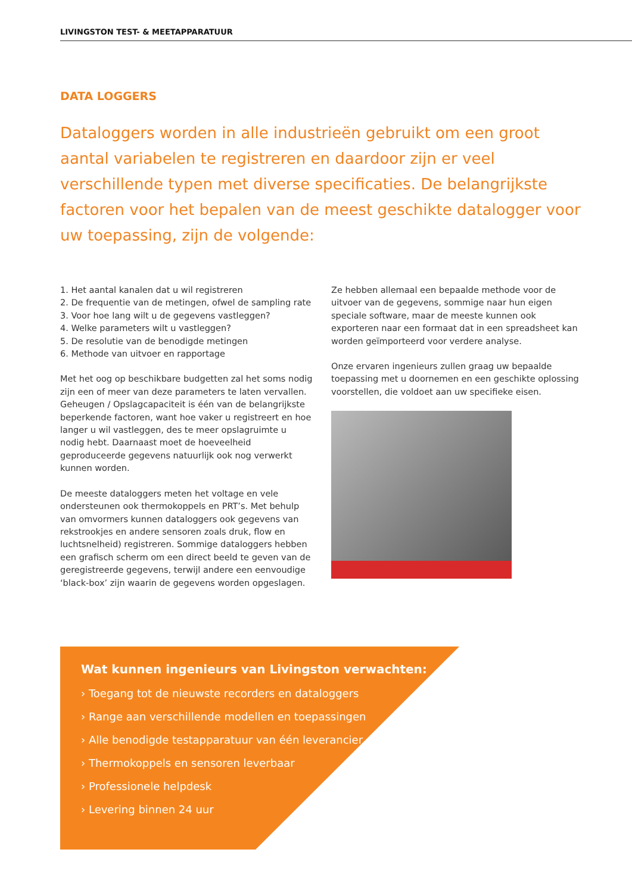LIVINGSTON TEST- & MEETAPPARATUUR
DATA LOGGERS
Dataloggers worden in alle industrieën gebruikt om een groot aantal variabelen te registreren en daardoor zijn er veel verschillende typen met diverse specificaties. De belangrijkste factoren voor het bepalen van de meest geschikte datalogger voor uw toepassing, zijn de volgende:
1. Het aantal kanalen dat u wil registreren
2. De frequentie van de metingen, ofwel de sampling rate
3. Voor hoe lang wilt u de gegevens vastleggen?
4. Welke parameters wilt u vastleggen?
5. De resolutie van de benodigde metingen
6. Methode van uitvoer en rapportage
Met het oog op beschikbare budgetten zal het soms nodig zijn een of meer van deze parameters te laten vervallen. Geheugen / Opslagcapaciteit is één van de belangrijkste beperkende factoren, want hoe vaker u registreert en hoe langer u wil vastleggen, des te meer opslagruimte u nodig hebt. Daarnaast moet de hoeveelheid geproduceerde gegevens natuurlijk ook nog verwerkt kunnen worden.
De meeste dataloggers meten het voltage en vele ondersteunen ook thermokoppels en PRT’s. Met behulp van omvormers kunnen dataloggers ook gegevens van rekstrookjes en andere sensoren zoals druk, flow en luchtsnelheid) registreren. Sommige dataloggers hebben een grafisch scherm om een direct beeld te geven van de geregistreerde gegevens, terwijl andere een eenvoudige ‘black-box’ zijn waarin de gegevens worden opgeslagen.
Ze hebben allemaal een bepaalde methode voor de uitvoer van de gegevens, sommige naar hun eigen speciale software, maar de meeste kunnen ook exporteren naar een formaat dat in een spreadsheet kan worden geïmporteerd voor verdere analyse.
Onze ervaren ingenieurs zullen graag uw bepaalde toepassing met u doornemen en een geschikte oplossing voorstellen, die voldoet aan uw specifieke eisen.
Wat kunnen ingenieurs van Livingston verwachten:
› Toegang tot de nieuwste recorders en dataloggers
› Range aan verschillende modellen en toepassingen
› Alle benodigde testapparatuur van één leverancier
› Thermokoppels en sensoren leverbaar
› Professionele helpdesk
› Levering binnen 24 uur